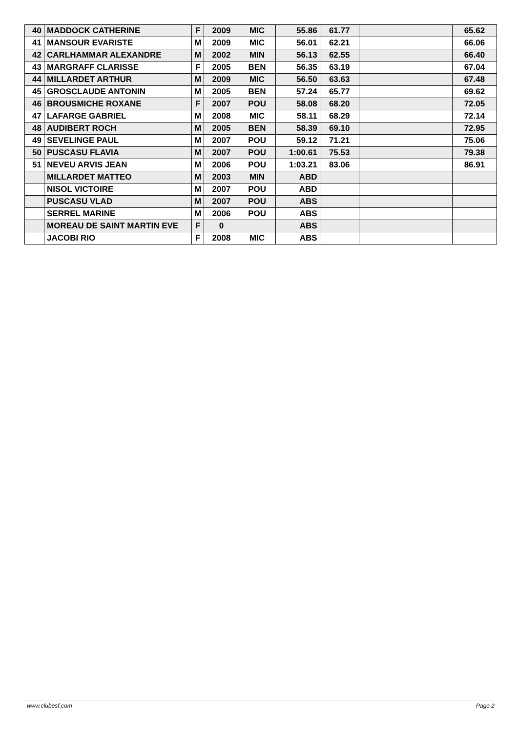| 40 | MADDOCK CATHERINE | F | 2009 | MIC | 55.86 | 61.77 | | 65.62 |
| 41 | MANSOUR EVARISTE | M | 2009 | MIC | 56.01 | 62.21 | | 66.06 |
| 42 | CARLHAMMAR ALEXANDRE | M | 2002 | MIN | 56.13 | 62.55 | | 66.40 |
| 43 | MARGRAFF CLARISSE | F | 2005 | BEN | 56.35 | 63.19 | | 67.04 |
| 44 | MILLARDET ARTHUR | M | 2009 | MIC | 56.50 | 63.63 | | 67.48 |
| 45 | GROSCLAUDE ANTONIN | M | 2005 | BEN | 57.24 | 65.77 | | 69.62 |
| 46 | BROUSMICHE ROXANE | F | 2007 | POU | 58.08 | 68.20 | | 72.05 |
| 47 | LAFARGE GABRIEL | M | 2008 | MIC | 58.11 | 68.29 | | 72.14 |
| 48 | AUDIBERT ROCH | M | 2005 | BEN | 58.39 | 69.10 | | 72.95 |
| 49 | SEVELINGE PAUL | M | 2007 | POU | 59.12 | 71.21 | | 75.06 |
| 50 | PUSCASU FLAVIA | M | 2007 | POU | 1:00.61 | 75.53 | | 79.38 |
| 51 | NEVEU ARVIS JEAN | M | 2006 | POU | 1:03.21 | 83.06 | | 86.91 |
| | MILLARDET MATTEO | M | 2003 | MIN | ABD | | | |
| | NISOL VICTOIRE | M | 2007 | POU | ABD | | | |
| | PUSCASU VLAD | M | 2007 | POU | ABS | | | |
| | SERREL MARINE | M | 2006 | POU | ABS | | | |
| | MOREAU DE SAINT MARTIN EVE | F | 0 | | ABS | | | |
| | JACOBI RIO | F | 2008 | MIC | ABS | | | |
www.clubesf.com Page 2